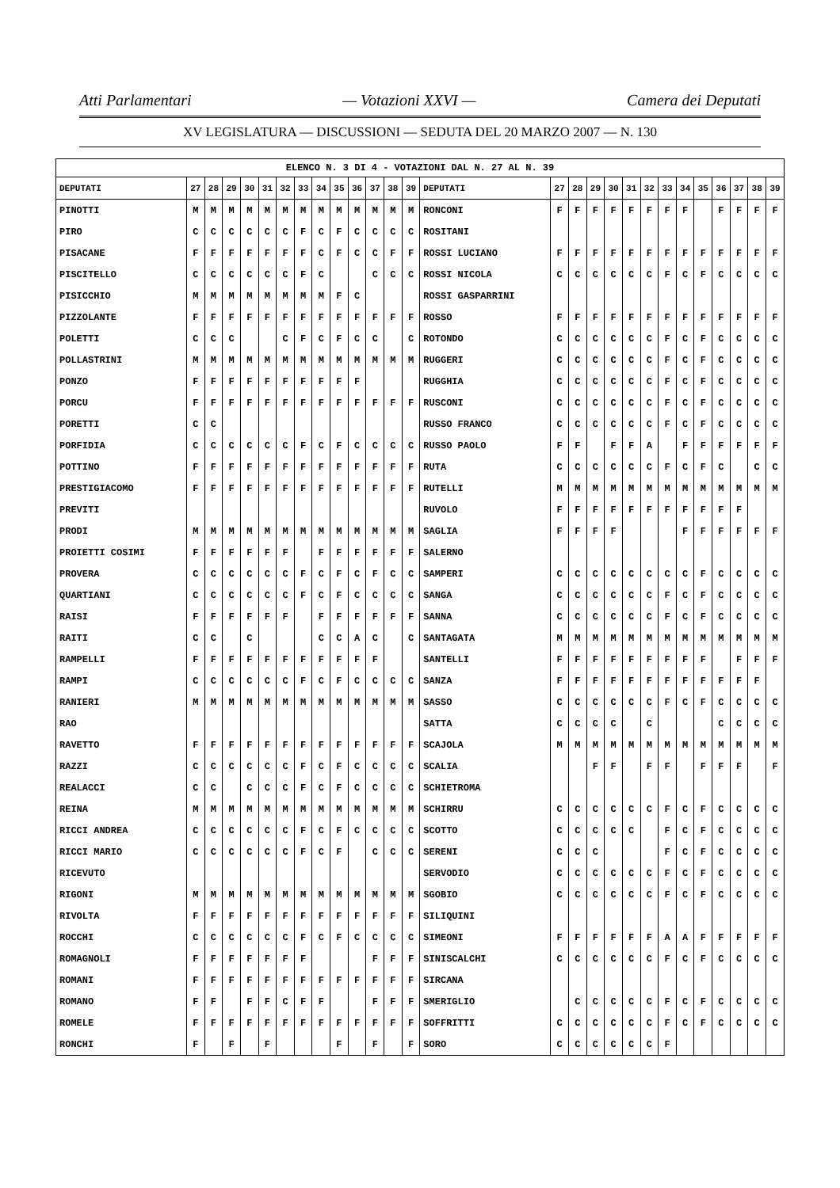Atti Parlamentari — Votazioni XXVI — Camera dei Deputati
XV LEGISLATURA — DISCUSSIONI — SEDUTA DEL 20 MARZO 2007 — N. 130
| ELENCO N. 3 DI 4 - VOTAZIONI DAL N. 27 AL N. 39 | | | | | | | | | | | | | | | | | | | | | | | | | | | |
| DEPUTATI | 27 | 28 | 29 | 30 | 31 | 32 | 33 | 34 | 35 | 36 | 37 | 38 | 39 | DEPUTATI | 27 | 28 | 29 | 30 | 31 | 32 | 33 | 34 | 35 | 36 | 37 | 38 | 39 |
| PINOTTI | M | M | M | M | M | M | M | M | M | M | M | M | M | RONCONI | F | F | F | F | F | F | F | F | | F | F | F | F |
| PIRO | C | C | C | C | C | C | F | C | F | C | C | C | C | ROSITANI | | | | | | | | | | | | | |
| PISACANE | F | F | F | F | F | F | F | C | F | C | C | F | F | ROSSI LUCIANO | F | F | F | F | F | F | F | F | F | F | F | F | F |
| PISCITELLO | C | C | C | C | C | C | F | C | | | C | C | C | ROSSI NICOLA | C | C | C | C | C | C | F | C | F | C | C | C | C |
| PISICCHIO | M | M | M | M | M | M | M | M | F | C | | | | ROSSI GASPARRINI | | | | | | | | | | | | | |
| PIZZOLANTE | F | F | F | F | F | F | F | F | F | F | F | F | F | ROSSO | F | F | F | F | F | F | F | F | F | F | F | F | F |
| POLETTI | C | C | C | | | C | F | C | F | C | C | | C | ROTONDO | C | C | C | C | C | C | F | C | F | C | C | C | C |
| POLLASTRINI | M | M | M | M | M | M | M | M | M | M | M | M | M | RUGGERI | C | C | C | C | C | C | F | C | F | C | C | C | C |
| PONZO | F | F | F | F | F | F | F | F | F | F | | | | RUGGHIA | C | C | C | C | C | C | F | C | F | C | C | C | C |
| PORCU | F | F | F | F | F | F | F | F | F | F | F | F | F | RUSCONI | C | C | C | C | C | C | F | C | F | C | C | C | C |
| PORETTI | C | C | | | | | | | | | | | | RUSSO FRANCO | C | C | C | C | C | C | F | C | F | C | C | C | C |
| PORFIDIA | C | C | C | C | C | C | F | C | F | C | C | C | C | RUSSO PAOLO | F | F | | F | F | A | | F | F | F | F | F | F |
| POTTINO | F | F | F | F | F | F | F | F | F | F | F | F | F | RUTA | C | C | C | C | C | C | F | C | F | C | | C | C |
| PRESTIGIACOMO | F | F | F | F | F | F | F | F | F | F | F | F | F | RUTELLI | M | M | M | M | M | M | M | M | M | M | M | M | M |
| PREVITI | | | | | | | | | | | | | | RUVOLO | F | F | F | F | F | F | F | F | F | F | F | | |
| PRODI | M | M | M | M | M | M | M | M | M | M | M | M | M | SAGLIA | F | F | F | F | | | | F | F | F | F | F | F |
| PROIETTI COSIMI | F | F | F | F | F | F | | F | F | F | F | F | F | SALERNO | | | | | | | | | | | | | |
| PROVERA | C | C | C | C | C | C | F | C | F | C | F | C | C | SAMPERI | C | C | C | C | C | C | C | C | F | C | C | C | C |
| QUARTIANI | C | C | C | C | C | C | F | C | F | C | C | C | C | SANGA | C | C | C | C | C | C | F | C | F | C | C | C | C |
| RAISI | F | F | F | F | F | F | | F | F | F | F | F | F | SANNA | C | C | C | C | C | C | F | C | F | C | C | C | C |
| RAITI | C | C | | C | | | | C | C | A | C | | C | SANTAGATA | M | M | M | M | M | M | M | M | M | M | M | M | M |
| RAMPELLI | F | F | F | F | F | F | F | F | F | F | F | | | SANTELLI | F | F | F | F | F | F | F | F | F | | F | F | F |
| RAMPI | C | C | C | C | C | C | F | C | F | C | C | C | C | SANZA | F | F | F | F | F | F | F | F | F | F | F | F | |
| RANIERI | M | M | M | M | M | M | M | M | M | M | M | M | M | SASSO | C | C | C | C | C | C | F | C | F | C | C | C | C |
| RAO | | | | | | | | | | | | | | SATTA | C | C | C | C | | C | | | | C | C | C | C |
| RAVETTO | F | F | F | F | F | F | F | F | F | F | F | F | F | SCAJOLA | M | M | M | M | M | M | M | M | M | M | M | M | M |
| RAZZI | C | C | C | C | C | C | F | C | F | C | C | C | C | SCALIA | | | F | F | | F | F | | F | F | F | | F |
| REALACCI | C | C | | C | C | C | F | C | F | C | C | C | C | SCHIETROMA | | | | | | | | | | | | | |
| REINA | M | M | M | M | M | M | M | M | M | M | M | M | M | SCHIRRU | C | C | C | C | C | C | F | C | F | C | C | C | C |
| RICCI ANDREA | C | C | C | C | C | C | F | C | F | C | C | C | C | SCOTTO | C | C | C | C | C | | F | C | F | C | C | C | C |
| RICCI MARIO | C | C | C | C | C | C | F | C | F | | C | C | C | SERENI | C | C | C | | | | F | C | F | C | C | C | C |
| RICEVUTO | | | | | | | | | | | | | | SERVODIO | C | C | C | C | C | C | F | C | F | C | C | C | C |
| RIGONI | M | M | M | M | M | M | M | M | M | M | M | M | M | SGOBIO | C | C | C | C | C | C | F | C | F | C | C | C | C |
| RIVOLTA | F | F | F | F | F | F | F | F | F | F | F | F | F | SILIQUINI | | | | | | | | | | | | | |
| ROCCHI | C | C | C | C | C | C | F | C | F | C | C | C | C | SIMEONI | F | F | F | F | F | F | A | A | F | F | F | F | F |
| ROMAGNOLI | F | F | F | F | F | F | F | | | | F | F | F | SINISCALCHI | C | C | C | C | C | C | F | C | F | C | C | C | C |
| ROMANI | F | F | F | F | F | F | F | F | F | F | F | F | F | SIRCANA | | | | | | | | | | | | | |
| ROMANO | F | F | | F | F | C | F | F | | | F | F | F | SMERIGLIO | | C | C | C | C | C | F | C | F | C | C | C | C |
| ROMELE | F | F | F | F | F | F | F | F | F | F | F | F | F | SOFFRITTI | C | C | C | C | C | C | F | C | F | C | C | C | C |
| RONCHI | F | | F | | F | | | | F | | F | | F | SORO | C | C | C | C | C | C | F | | | | | | |